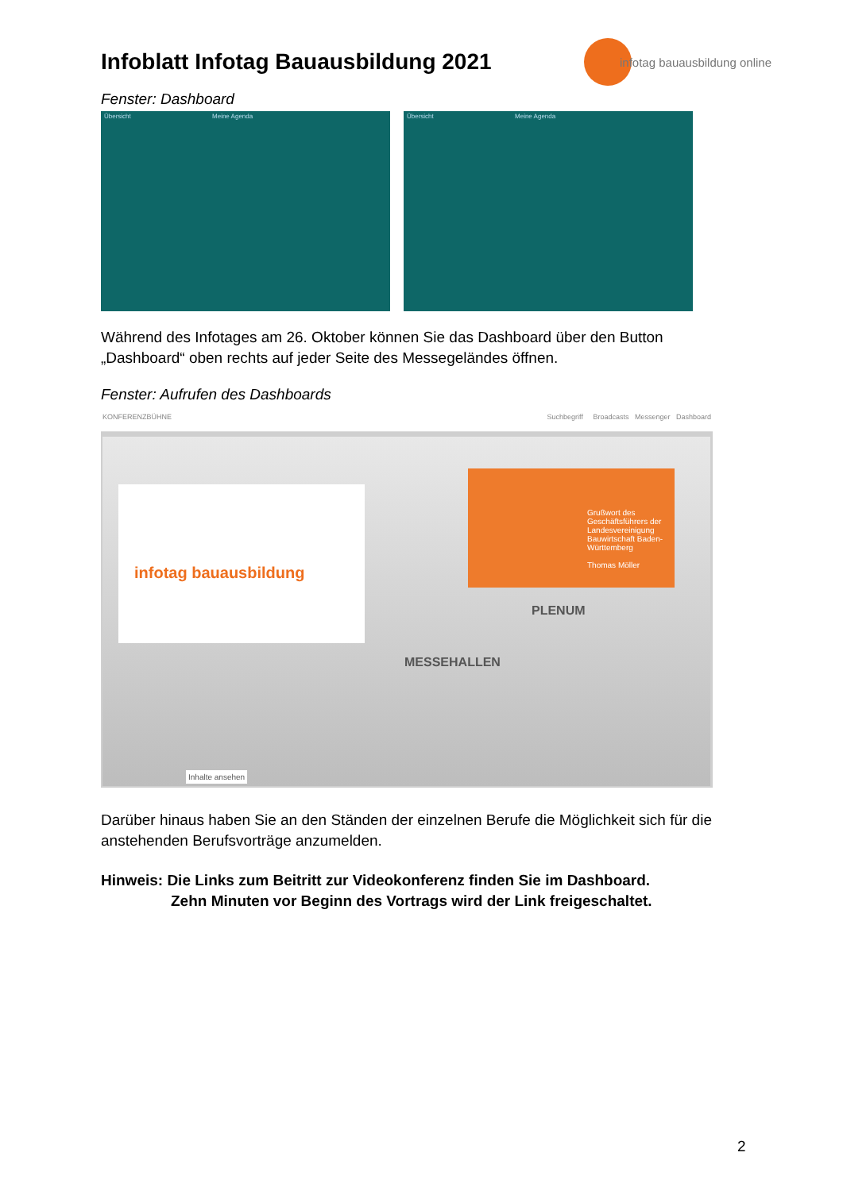Infoblatt Infotag Bauausbildung 2021
Fenster: Dashboard
Übersicht Meine Agenda Übersicht Meine Agenda
Während des Infotages am 26. Oktober können Sie das Dashboard über den Button „Dashboard“ oben rechts auf jeder Seite des Messegeländes öffnen.
Fenster: Aufrufen des Dashboards
KONFERENZBÜHNE Suchbegriff Broadcasts Messenger Dashboard
infotag bauausbildung
Grußwort des Geschäftsführers der Landesvereinigung Bauwirtschaft Baden-Württemberg
Thomas Möller
PLENUM
MESSEHALLEN
Inhalte ansehen
Darüber hinaus haben Sie an den Ständen der einzelnen Berufe die Möglichkeit sich für die anstehenden Berufsvorträge anzumelden.
Hinweis: Die Links zum Beitritt zur Videokonferenz finden Sie im Dashboard.
Zehn Minuten vor Beginn des Vortrags wird der Link freigeschaltet.
infotag bauausbildung online
2